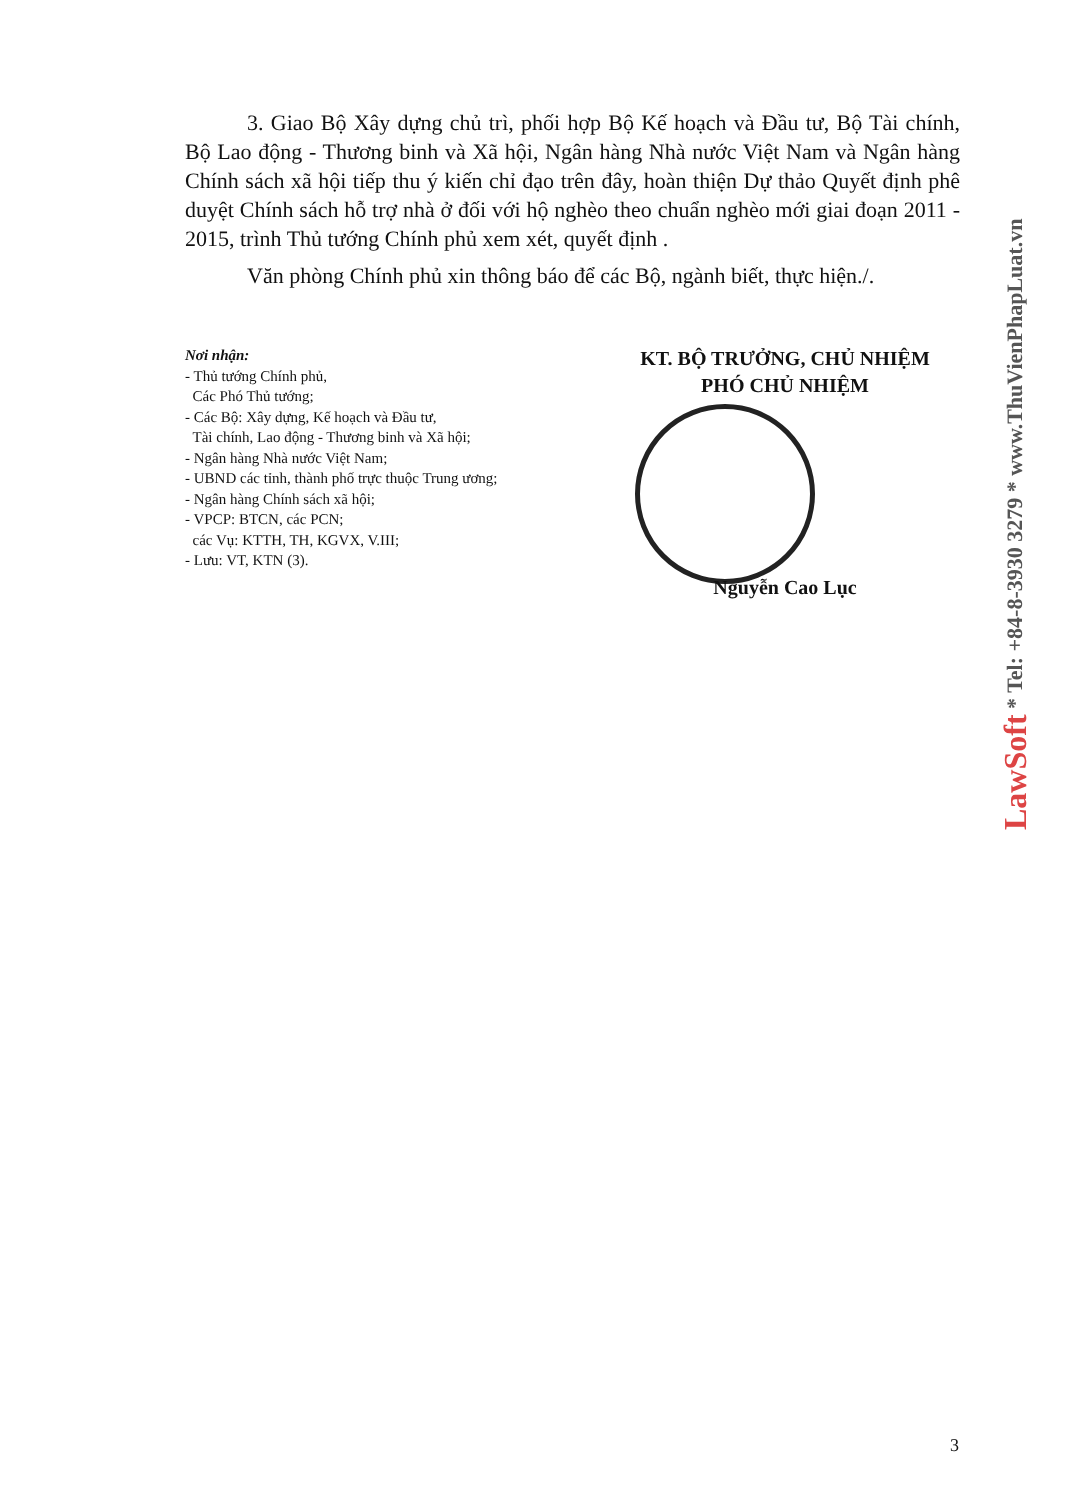3. Giao Bộ Xây dựng chủ trì, phối hợp Bộ Kế hoạch và Đầu tư, Bộ Tài chính, Bộ Lao động - Thương binh và Xã hội, Ngân hàng Nhà nước Việt Nam và Ngân hàng Chính sách xã hội tiếp thu ý kiến chỉ đạo trên đây, hoàn thiện Dự thảo Quyết định phê duyệt Chính sách hỗ trợ nhà ở đối với hộ nghèo theo chuẩn nghèo mới giai đoạn 2011 - 2015, trình Thủ tướng Chính phủ xem xét, quyết định .
Văn phòng Chính phủ xin thông báo để các Bộ, ngành biết, thực hiện./.
Nơi nhận:
- Thủ tướng Chính phủ,
Các Phó Thủ tướng;
- Các Bộ: Xây dựng, Kế hoạch và Đầu tư,
Tài chính, Lao động - Thương binh và Xã hội;
- Ngân hàng Nhà nước Việt Nam;
- UBND các tỉnh, thành phố trực thuộc Trung ương;
- Ngân hàng Chính sách xã hội;
- VPCP: BTCN, các PCN;
các Vụ: KTTH, TH, KGVX, V.III;
- Lưu: VT, KTN (3).
KT. BỘ TRƯỞNG, CHỦ NHIỆM
PHÓ CHỦ NHIỆM
Nguyễn Cao Lục
LawSoft * Tel: +84-8-3930 3279 * www.ThuVienPhapLuat.vn
3